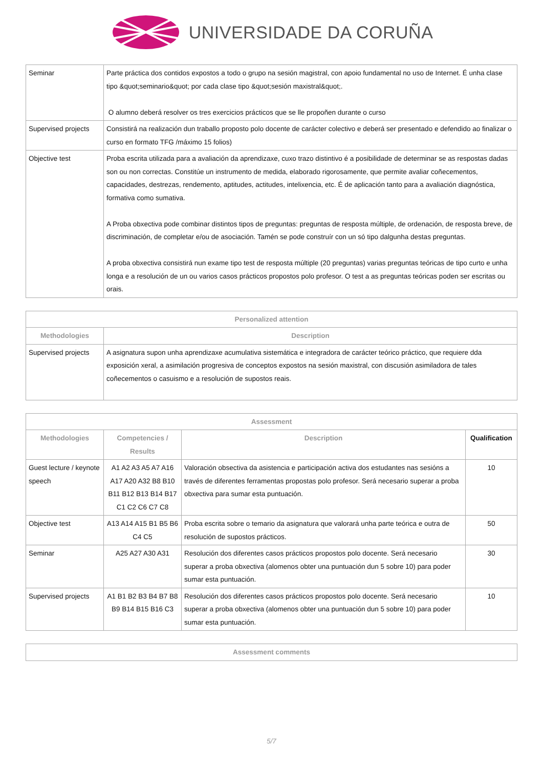UNIVERSIDADE DA CORUÑA
| Seminar | Parte práctica dos contidos expostos a todo o grupo na sesión magistral, con apoio fundamental no uso de Internet. É unha clase tipo &quot;seminario&quot; por cada clase tipo &quot;sesión maxistral&quot;. O alumno deberá resolver os tres exercicios prácticos que se lle propoñen durante o curso |
| Supervised projects | Consistirá na realización dun traballo proposto polo docente de carácter colectivo e deberá ser presentado e defendido ao finalizar o curso en formato TFG /máximo 15 folios) |
| Objective test | Proba escrita utilizada para a avaliación da aprendizaxe, cuxo trazo distintivo é a posibilidade de determinar se as respostas dadas son ou non correctas. Constitúe un instrumento de medida, elaborado rigorosamente, que permite avaliar coñecementos, capacidades, destrezas, rendemento, aptitudes, actitudes, intelixencia, etc. É de aplicación tanto para a avaliación diagnóstica, formativa como sumativa. A Proba obxectiva pode combinar distintos tipos de preguntas: preguntas de resposta múltiple, de ordenación, de resposta breve, de discriminación, de completar e/ou de asociación. Tamén se pode construír con un só tipo dalgunha destas preguntas. A proba obxectiva consistirá nun exame tipo test de resposta múltiple (20 preguntas) varias preguntas teóricas de tipo curto e unha longa e a resolución de un ou varios casos prácticos propostos polo profesor. O test a as preguntas teóricas poden ser escritas ou orais. |
| Personalized attention | |
| --- | --- |
| Methodologies | Description |
| Supervised projects | A asignatura supon unha aprendizaxe acumulativa sistemática e integradora de carácter teórico práctico, que requiere dda exposición xeral, a asimilación progresiva de conceptos expostos na sesión maxistral, con discusión asimiladora de tales coñecementos o casuismo e a resolución de supostos reais. |
| Assessment | | | |
| --- | --- | --- | --- |
| Methodologies | Competencies / Results | Description | Qualification |
| Guest lecture / keynote speech | A1 A2 A3 A5 A7 A16 A17 A20 A32 B8 B10 B11 B12 B13 B14 B17 C1 C2 C6 C7 C8 | Valoración obsectiva da asistencia e participación activa dos estudantes nas sesións a través de diferentes ferramentas propostas polo profesor. Será necesario superar a proba obxectiva para sumar esta puntuación. | 10 |
| Objective test | A13 A14 A15 B1 B5 B6 C4 C5 | Proba escrita sobre o temario da asignatura que valorará unha parte teórica e outra de resolución de supostos prácticos. | 50 |
| Seminar | A25 A27 A30 A31 | Resolución dos diferentes casos prácticos propostos polo docente. Será necesario superar a proba obxectiva (alomenos obter una puntuación dun 5 sobre 10) para poder sumar esta puntuación. | 30 |
| Supervised projects | A1 B1 B2 B3 B4 B7 B8 B9 B14 B15 B16 C3 | Resolución dos diferentes casos prácticos propostos polo docente. Será necesario superar a proba obxectiva (alomenos obter una puntuación dun 5 sobre 10) para poder sumar esta puntuación. | 10 |
| Assessment comments |
| --- |
5/7